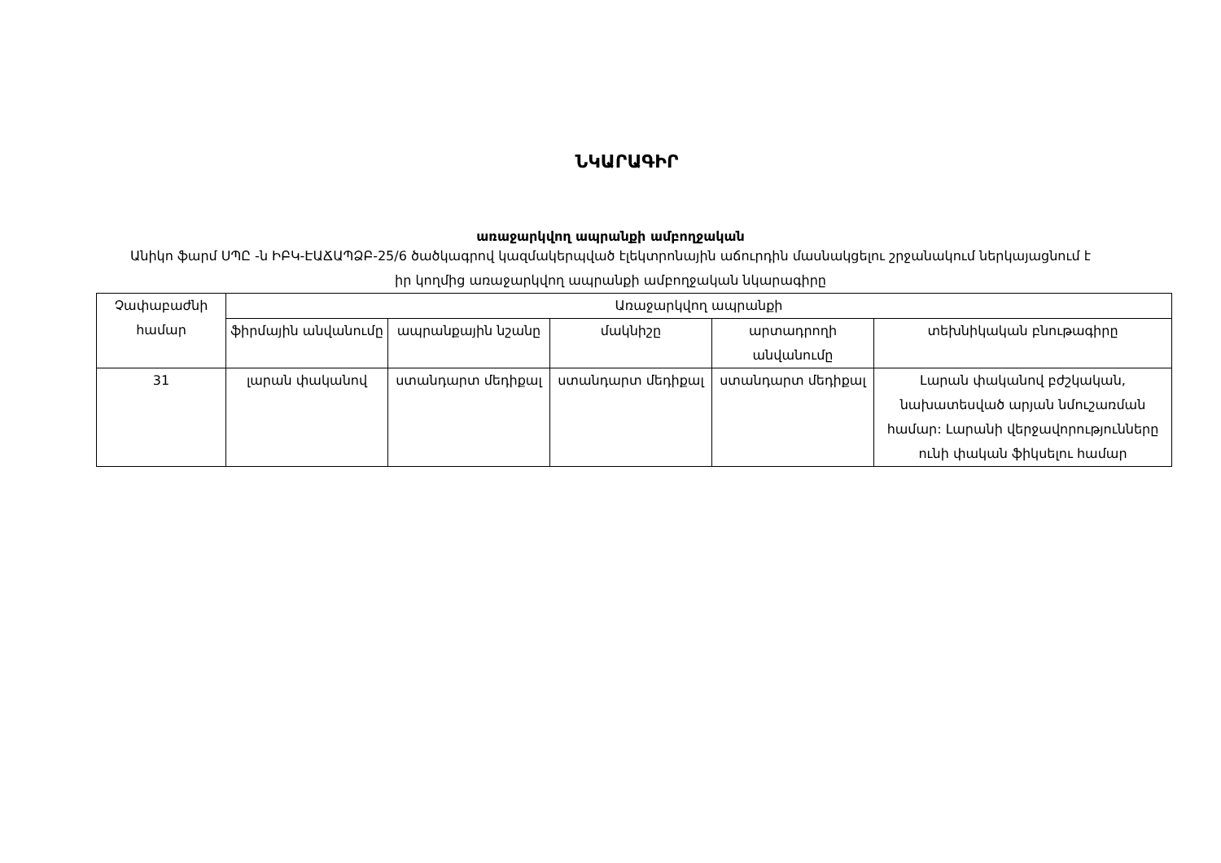ՆԿԱՐԱԳԻՐ
առաջարկվող ապրանքի ամբողջական
Անիկո ֆարմ ՍՊԸ -ն ԻԲԿ-ԷԱՃԱՊՁԲ-25/6 ծածկագրով կազմակերպված էլեկտրոնային աճուրդին մասնակցելու շրջանակում ներկայացնում է իր կողմից առաջարկվող ապրանքի ամբողջական նկարագիրը
| Չափաբաժնի համար | Առաջարկվող ապրանքի | | | | |
| --- | --- | --- | --- | --- | --- |
| | ֆիրմային անվանումը | ապրանքային նշանը | մակնիշը | արտադրողի անվանումը | տեխնիկական բնութագիրը |
| 31 | լարան փականով | ստանդարտ մեդիքալ | ստանդարտ մեդիքալ | ստանդարտ մեդիքալ | Լարան փականով բժշկական, նախատեսված արյան նմուշառման համար: Լարանի վերջավորությունները ունի փական ֆիկսելու համար |